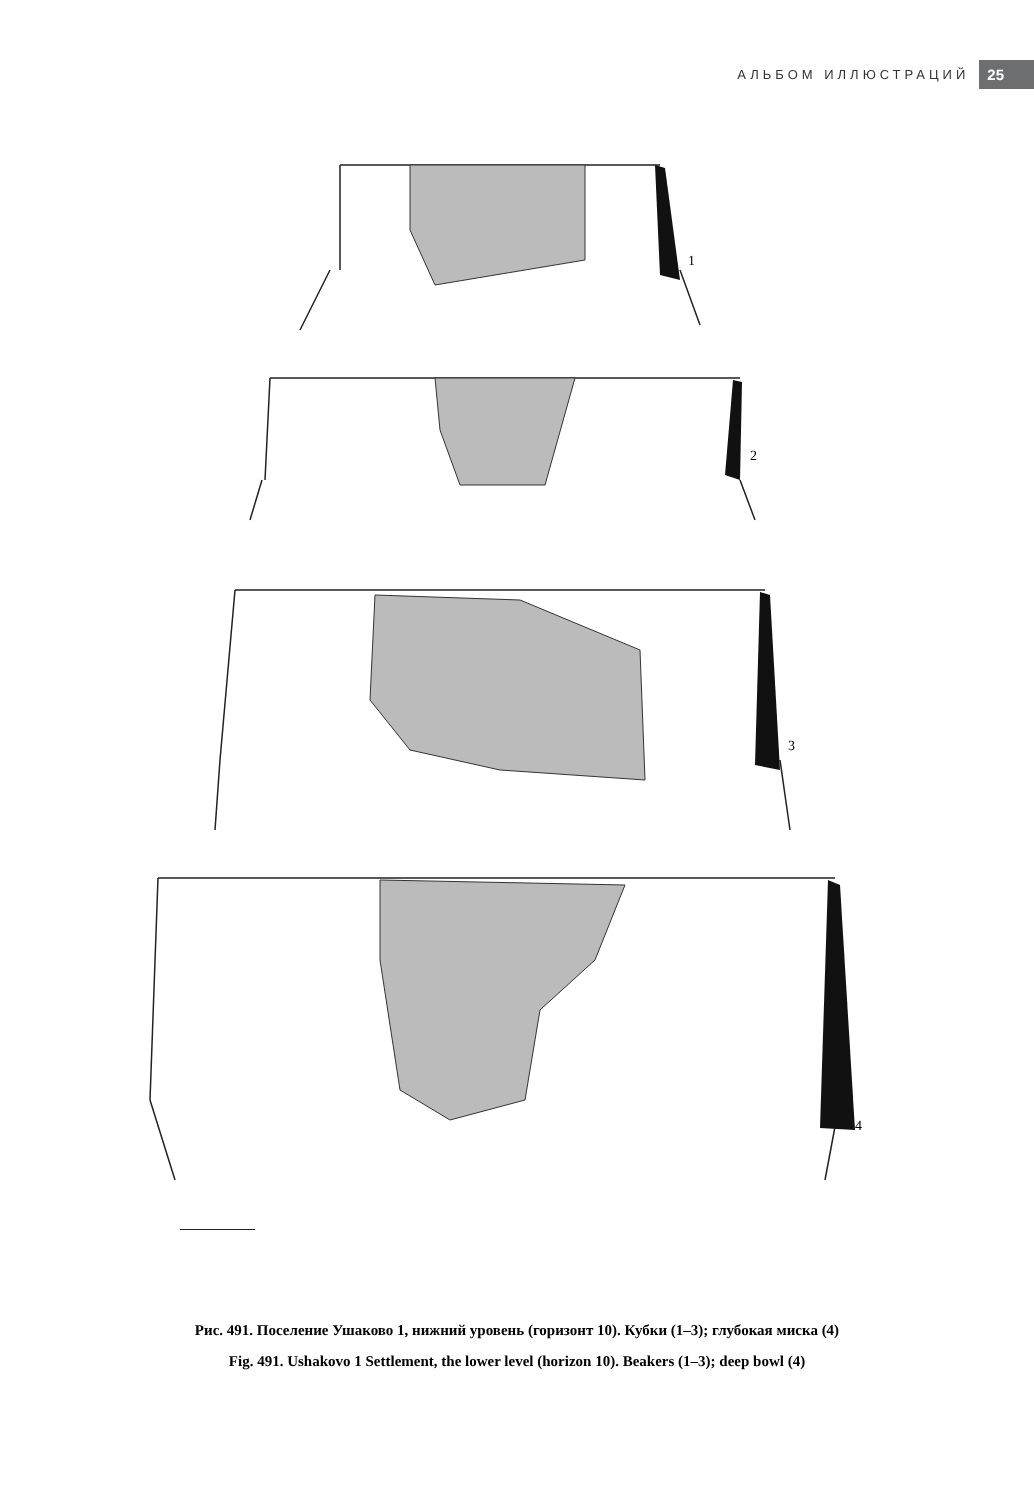АЛЬБОМ ИЛЛЮСТРАЦИЙ 25
1
2
3
4
Рис. 491. Поселение Ушаково 1, нижний уровень (горизонт 10). Кубки (1–3); глубокая миска (4)
Fig. 491. Ushakovo 1 Settlement, the lower level (horizon 10). Beakers (1–3); deep bowl (4)